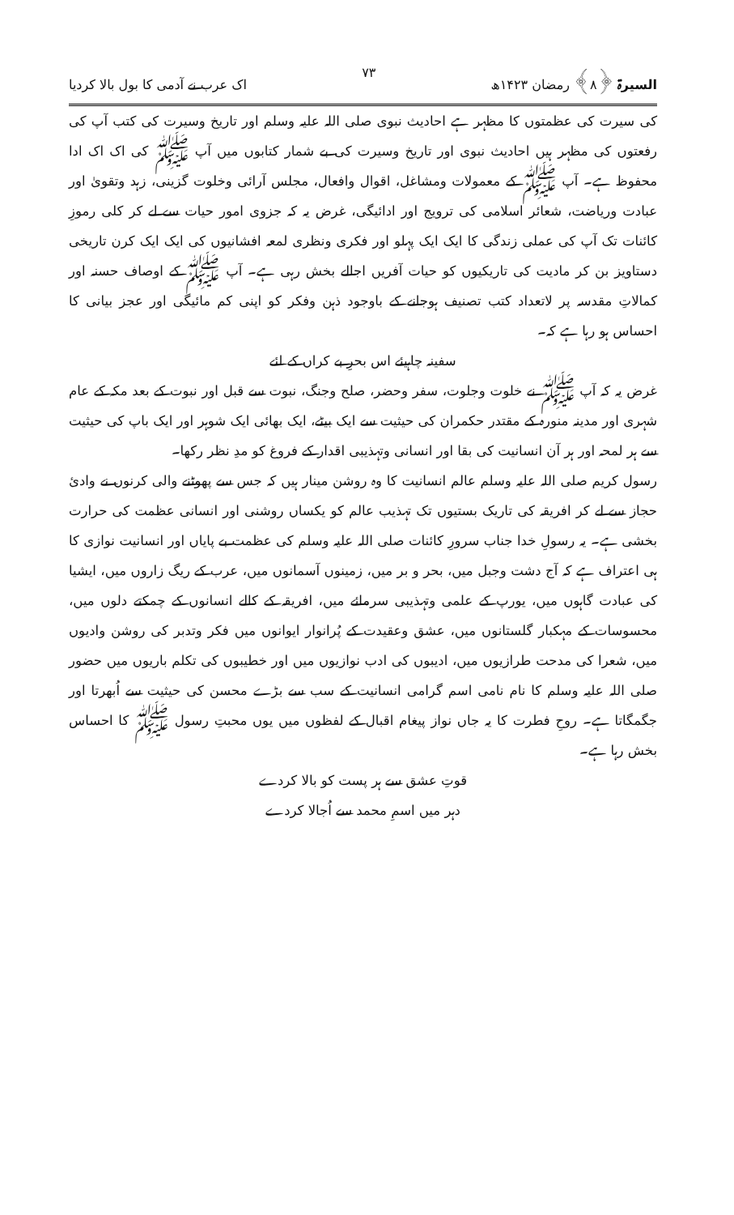السیرۃ ﴿۸﴾ رمضان ۱۴۲۳ھ ۷۳ اک عرب نے آدمی کا بول بالا کردیا
کی سیرت کی عظمتوں کا مظہر ہے احادیث نبوی صلی اللہ علیہ وسلم اور تاریخ وسیرت کی کتب آپ کی رفعتوں کی مظہر ہیں احادیث نبوی اور تاریخ وسیرت کی بے شمار کتابوں میں آپ ﷺ کی اک اک ادا محفوظ ہے۔ آپ ﷺ کے معمولات ومشاغل، اقوال وافعال، مجلس آرائی وخلوت گزینی، زہد وتقویٰ اور عبادت وریاضت، شعائر اسلامی کی ترویج اور ادائیگی، غرض یہ کہ جزوی امور حیات سے لے کر کلی رموزِ کائنات تک آپ کی عملی زندگی کا ایک ایک پہلو اور فکری ونظری لمعہ افشانیوں کی ایک ایک کرن تاریخی دستاویز بن کر مادیت کی تاریکیوں کو حیات آفریں اجالے بخش رہی ہے۔ آپ ﷺ کے اوصاف حسنہ اور کمالاتِ مقدسہ پر لاتعداد کتب تصنیف ہوجانے کے باوجود ذہن وفکر کو اپنی کم مائیگی اور عجز بیانی کا احساس ہو رہا ہے کہ۔
سفینہ چاہیئے اس بحرِ بے کراں کے لئے
غرض یہ کہ آپ ﷺ نے خلوت وجلوت، سفر وحضر، صلح وجنگ، نبوت سے قبل اور نبوت کے بعد مکہ کے عام شہری اور مدینہ منورہ کے مقتدر حکمران کی حیثیت سے ایک بیٹے، ایک بھائی ایک شوہر اور ایک باپ کی حیثیت سے ہر لمحہ اور ہر آن انسانیت کی بقا اور انسانی وتہذیبی اقدار کے فروغ کو مدِ نظر رکھا۔
رسول کریم صلی اللہ علیہ وسلم عالم انسانیت کا وہ روشن مینار ہیں کہ جس سے پھوٹنے والی کرنوں نے وادئ حجاز سے لے کر افریقہ کی تاریک بستیوں تک تہذیب عالم کو یکساں روشنی اور انسانی عظمت کی حرارت بخشی ہے۔ یہ رسولِ خدا جناب سرورِ کائنات صلی اللہ علیہ وسلم کی عظمت بے پایاں اور انسانیت نوازی کا ہی اعتراف ہے کہ آج دشت وجبل میں، بحر و بر میں، زمینوں آسمانوں میں، عرب کے ریگ زاروں میں، ایشیا کی عبادت گاہوں میں، یورپ کے علمی وتہذیبی سرمائے میں، افریقہ کے کالے انسانوں کے چمکتے دلوں میں، محسوسات کے مہکبار گلستانوں میں، عشق وعقیدت کے پُرانوار ایوانوں میں فکر وتدبر کی روشن وادیوں میں، شعرا کی مدحت طرازیوں میں، ادیبوں کی ادب نوازیوں میں اور خطیبوں کی تکلم باریوں میں حضور صلی اللہ علیہ وسلم کا نام نامی اسم گرامی انسانیت کے سب سے بڑے محسن کی حیثیت سے اُبھرتا اور جگمگاتا ہے۔ روحِ فطرت کا یہ جاں نواز پیغام اقبال کے لفظوں میں یوں محبتِ رسول ﷺ کا احساس بخش رہا ہے۔
قوتِ عشق سے ہر پست کو بالا کردے
دہر میں اسمِ محمد سے اُجالا کردے